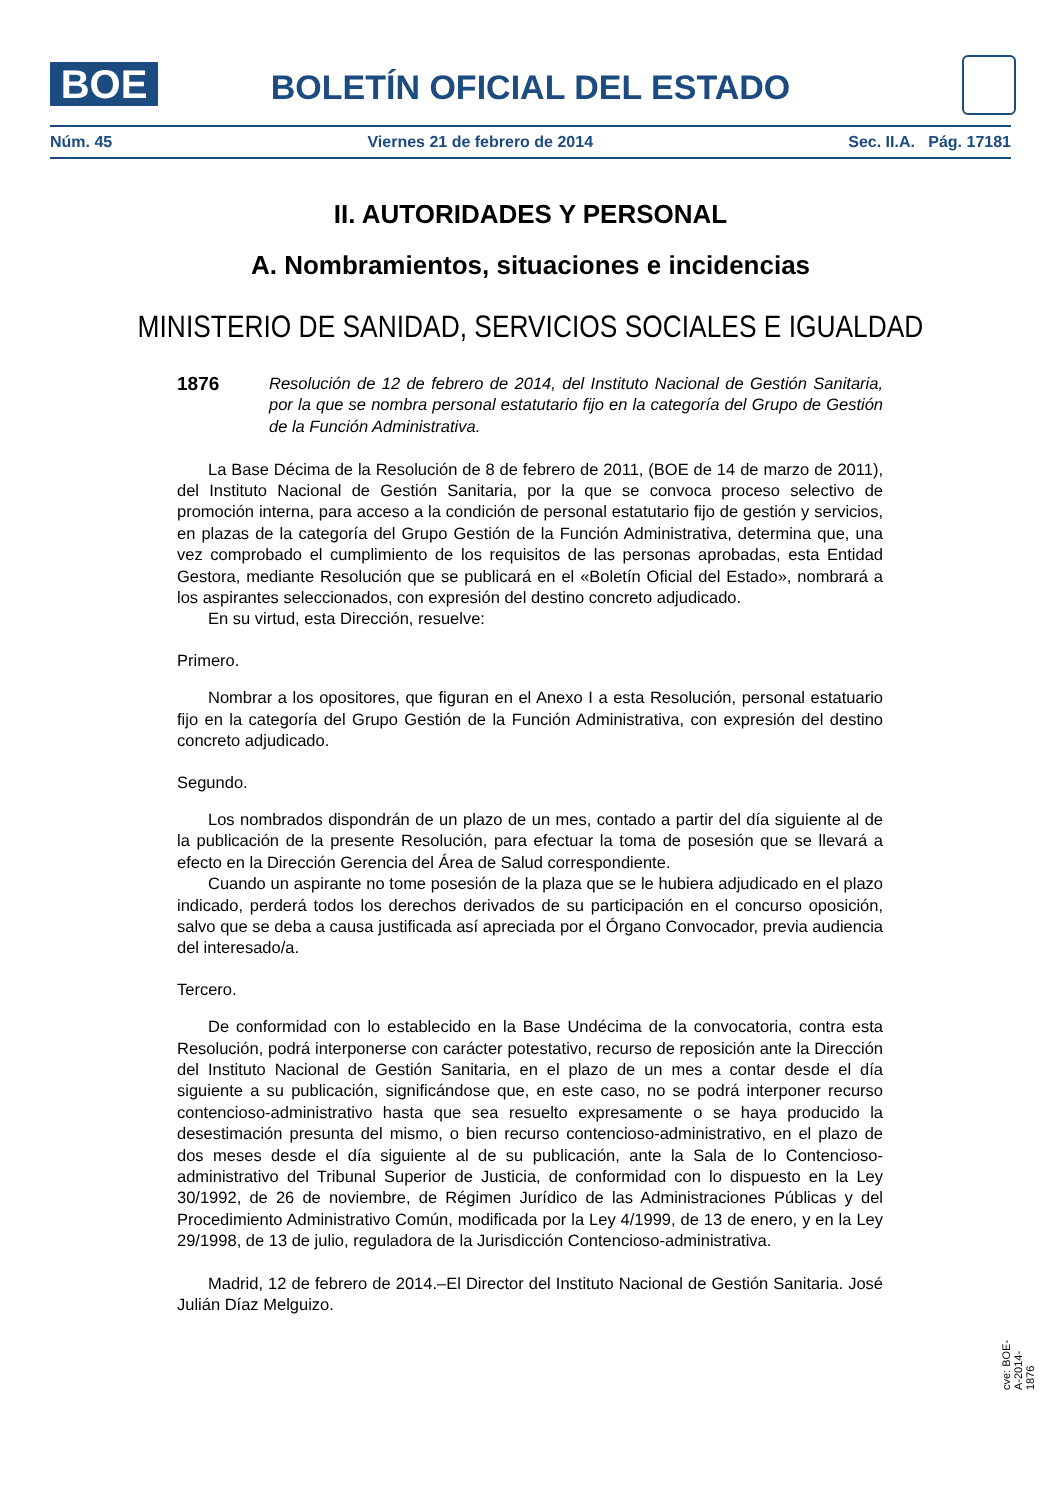BOE
BOLETÍN OFICIAL DEL ESTADO
Núm. 45 Viernes 21 de febrero de 2014 Sec. II.A. Pág. 17181
II. AUTORIDADES Y PERSONAL
A. Nombramientos, situaciones e incidencias
MINISTERIO DE SANIDAD, SERVICIOS SOCIALES E IGUALDAD
1876 Resolución de 12 de febrero de 2014, del Instituto Nacional de Gestión Sanitaria, por la que se nombra personal estatutario fijo en la categoría del Grupo de Gestión de la Función Administrativa.
La Base Décima de la Resolución de 8 de febrero de 2011, (BOE de 14 de marzo de 2011), del Instituto Nacional de Gestión Sanitaria, por la que se convoca proceso selectivo de promoción interna, para acceso a la condición de personal estatutario fijo de gestión y servicios, en plazas de la categoría del Grupo Gestión de la Función Administrativa, determina que, una vez comprobado el cumplimiento de los requisitos de las personas aprobadas, esta Entidad Gestora, mediante Resolución que se publicará en el «Boletín Oficial del Estado», nombrará a los aspirantes seleccionados, con expresión del destino concreto adjudicado.
En su virtud, esta Dirección, resuelve:
Primero.
Nombrar a los opositores, que figuran en el Anexo I a esta Resolución, personal estatuario fijo en la categoría del Grupo Gestión de la Función Administrativa, con expresión del destino concreto adjudicado.
Segundo.
Los nombrados dispondrán de un plazo de un mes, contado a partir del día siguiente al de la publicación de la presente Resolución, para efectuar la toma de posesión que se llevará a efecto en la Dirección Gerencia del Área de Salud correspondiente.
Cuando un aspirante no tome posesión de la plaza que se le hubiera adjudicado en el plazo indicado, perderá todos los derechos derivados de su participación en el concurso oposición, salvo que se deba a causa justificada así apreciada por el Órgano Convocador, previa audiencia del interesado/a.
Tercero.
De conformidad con lo establecido en la Base Undécima de la convocatoria, contra esta Resolución, podrá interponerse con carácter potestativo, recurso de reposición ante la Dirección del Instituto Nacional de Gestión Sanitaria, en el plazo de un mes a contar desde el día siguiente a su publicación, significándose que, en este caso, no se podrá interponer recurso contencioso-administrativo hasta que sea resuelto expresamente o se haya producido la desestimación presunta del mismo, o bien recurso contencioso-administrativo, en el plazo de dos meses desde el día siguiente al de su publicación, ante la Sala de lo Contencioso- administrativo del Tribunal Superior de Justicia, de conformidad con lo dispuesto en la Ley 30/1992, de 26 de noviembre, de Régimen Jurídico de las Administraciones Públicas y del Procedimiento Administrativo Común, modificada por la Ley 4/1999, de 13 de enero, y en la Ley 29/1998, de 13 de julio, reguladora de la Jurisdicción Contencioso-administrativa.
Madrid, 12 de febrero de 2014.–El Director del Instituto Nacional de Gestión Sanitaria. José Julián Díaz Melguizo.
cve: BOE-A-2014-1876